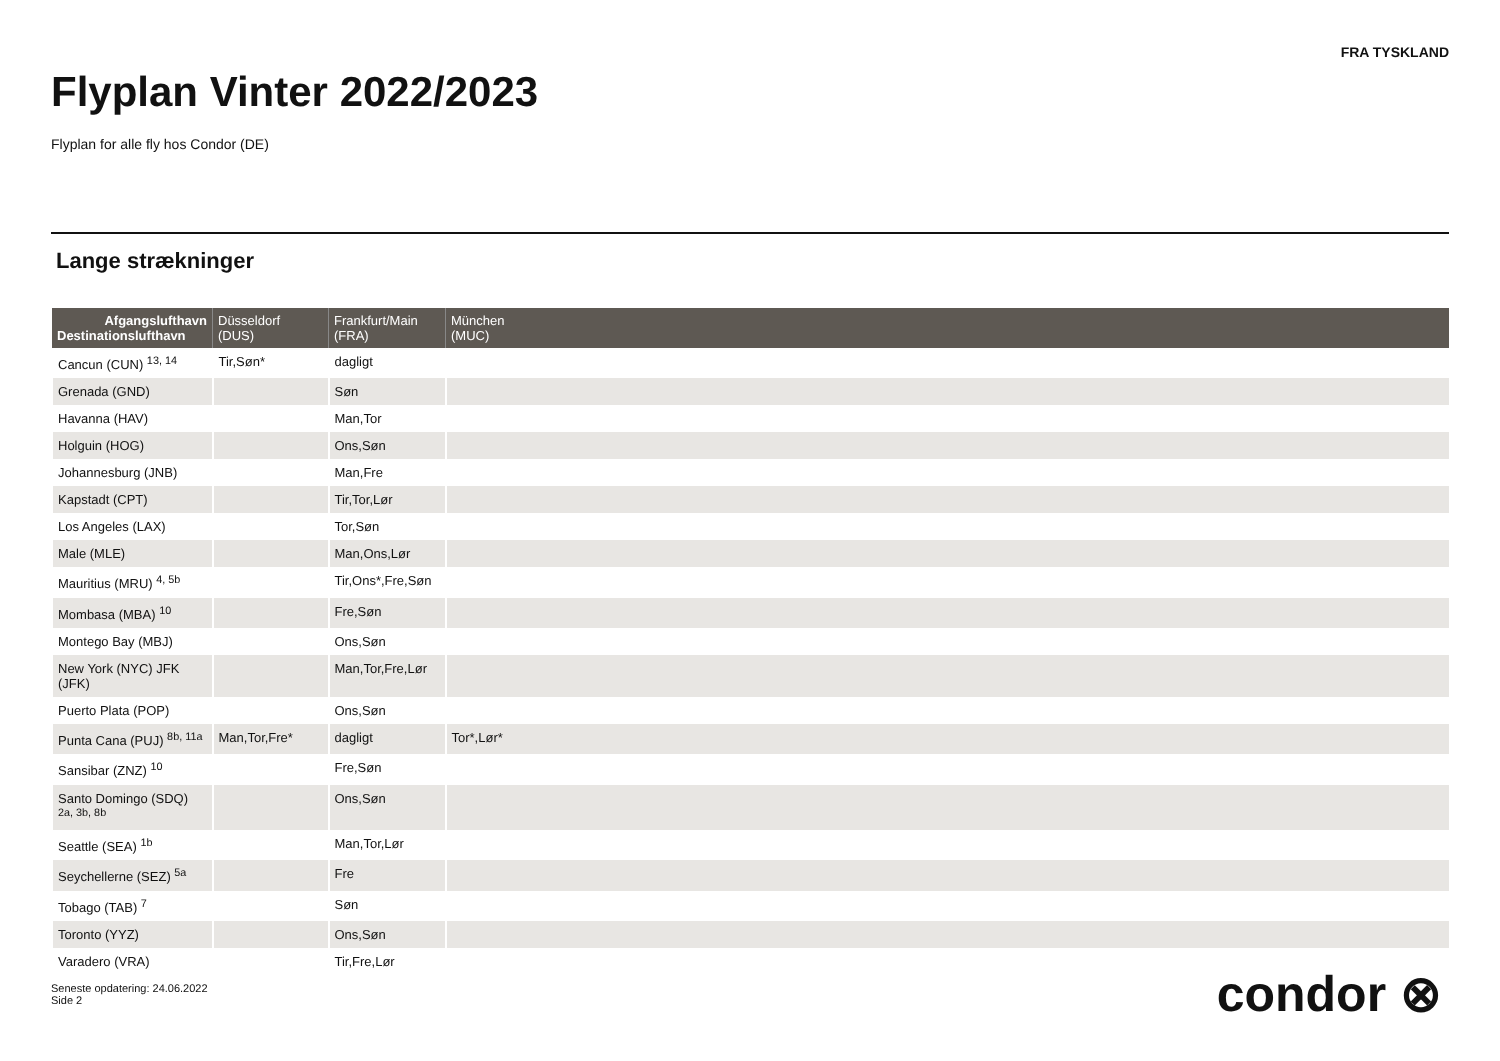FRA TYSKLAND
Flyplan Vinter 2022/2023
Flyplan for alle fly hos Condor (DE)
Lange strækninger
| Afgangslufthavn Destinationslufthavn | Düsseldorf (DUS) | Frankfurt/Main (FRA) | München (MUC) |
| --- | --- | --- | --- |
| Cancun (CUN) <sup>13, 14</sup> | Tir,Søn* | dagligt | |
| Grenada (GND) | | Søn | |
| Havanna (HAV) | | Man,Tor | |
| Holguin (HOG) | | Ons,Søn | |
| Johannesburg (JNB) | | Man,Fre | |
| Kapstadt (CPT) | | Tir,Tor,Lør | |
| Los Angeles (LAX) | | Tor,Søn | |
| Male (MLE) | | Man,Ons,Lør | |
| Mauritius (MRU) <sup>4, 5b</sup> | | Tir,Ons*,Fre,Søn | |
| Mombasa (MBA) <sup>10</sup> | | Fre,Søn | |
| Montego Bay (MBJ) | | Ons,Søn | |
| New York (NYC) JFK (JFK) | | Man,Tor,Fre,Lør | |
| Puerto Plata (POP) | | Ons,Søn | |
| Punta Cana (PUJ) <sup>8b, 11a</sup> | Man,Tor,Fre* | dagligt | Tor*,Lør* |
| Sansibar (ZNZ) <sup>10</sup> | | Fre,Søn | |
| Santo Domingo (SDQ) <sup>2a, 3b, 8b</sup> | | Ons,Søn | |
| Seattle (SEA) <sup>1b</sup> | | Man,Tor,Lør | |
| Seychellerne (SEZ) <sup>5a</sup> | | Fre | |
| Tobago (TAB) <sup>7</sup> | | Søn | |
| Toronto (YYZ) | | Ons,Søn | |
| Varadero (VRA) | | Tir,Fre,Lør | |
Seneste opdatering: 24.06.2022
Side 2
condor ⊗